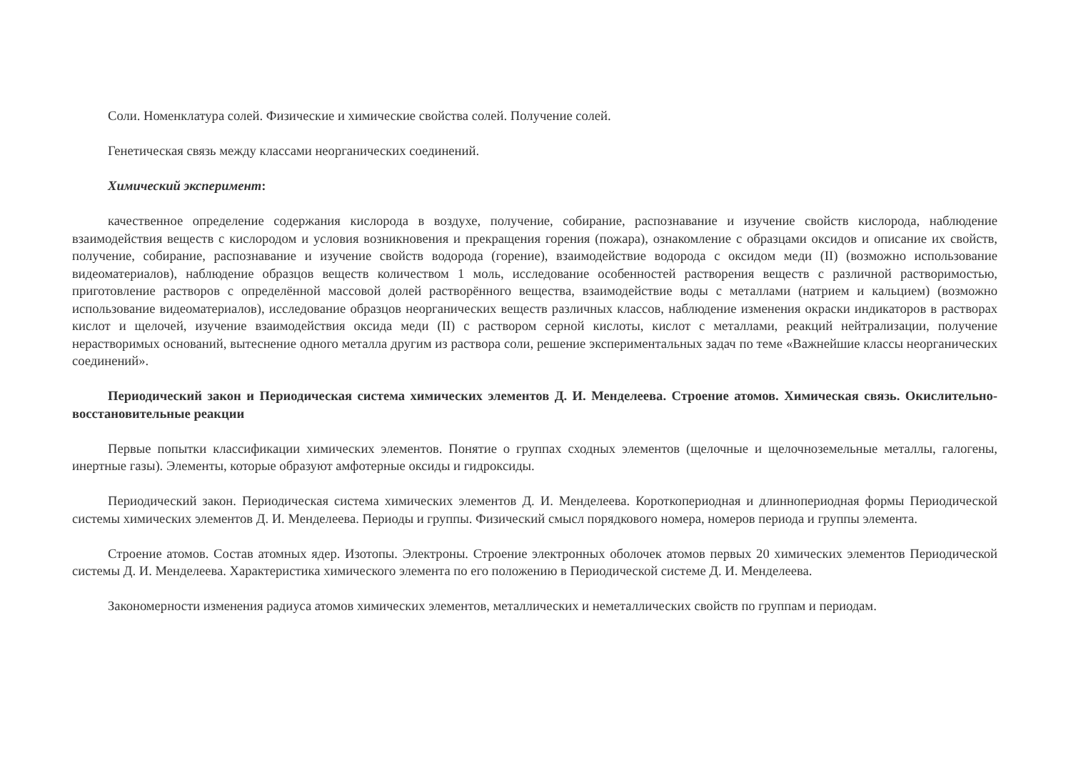Соли. Номенклатура солей. Физические и химические свойства солей. Получение солей.
Генетическая связь между классами неорганических соединений.
Химический эксперимент:
качественное определение содержания кислорода в воздухе, получение, собирание, распознавание и изучение свойств кислорода, наблюдение взаимодействия веществ с кислородом и условия возникновения и прекращения горения (пожара), ознакомление с образцами оксидов и описание их свойств, получение, собирание, распознавание и изучение свойств водорода (горение), взаимодействие водорода с оксидом меди (II) (возможно использование видеоматериалов), наблюдение образцов веществ количеством 1 моль, исследование особенностей растворения веществ с различной растворимостью, приготовление растворов с определённой массовой долей растворённого вещества, взаимодействие воды с металлами (натрием и кальцием) (возможно использование видеоматериалов), исследование образцов неорганических веществ различных классов, наблюдение изменения окраски индикаторов в растворах кислот и щелочей, изучение взаимодействия оксида меди (II) с раствором серной кислоты, кислот с металлами, реакций нейтрализации, получение нерастворимых оснований, вытеснение одного металла другим из раствора соли, решение экспериментальных задач по теме «Важнейшие классы неорганических соединений».
Периодический закон и Периодическая система химических элементов Д. И. Менделеева. Строение атомов. Химическая связь. Окислительно-восстановительные реакции
Первые попытки классификации химических элементов. Понятие о группах сходных элементов (щелочные и щелочноземельные металлы, галогены, инертные газы). Элементы, которые образуют амфотерные оксиды и гидроксиды.
Периодический закон. Периодическая система химических элементов Д. И. Менделеева. Короткопериодная и длиннопериодная формы Периодической системы химических элементов Д. И. Менделеева. Периоды и группы. Физический смысл порядкового номера, номеров периода и группы элемента.
Строение атомов. Состав атомных ядер. Изотопы. Электроны. Строение электронных оболочек атомов первых 20 химических элементов Периодической системы Д. И. Менделеева. Характеристика химического элемента по его положению в Периодической системе Д. И. Менделеева.
Закономерности изменения радиуса атомов химических элементов, металлических и неметаллических свойств по группам и периодам.